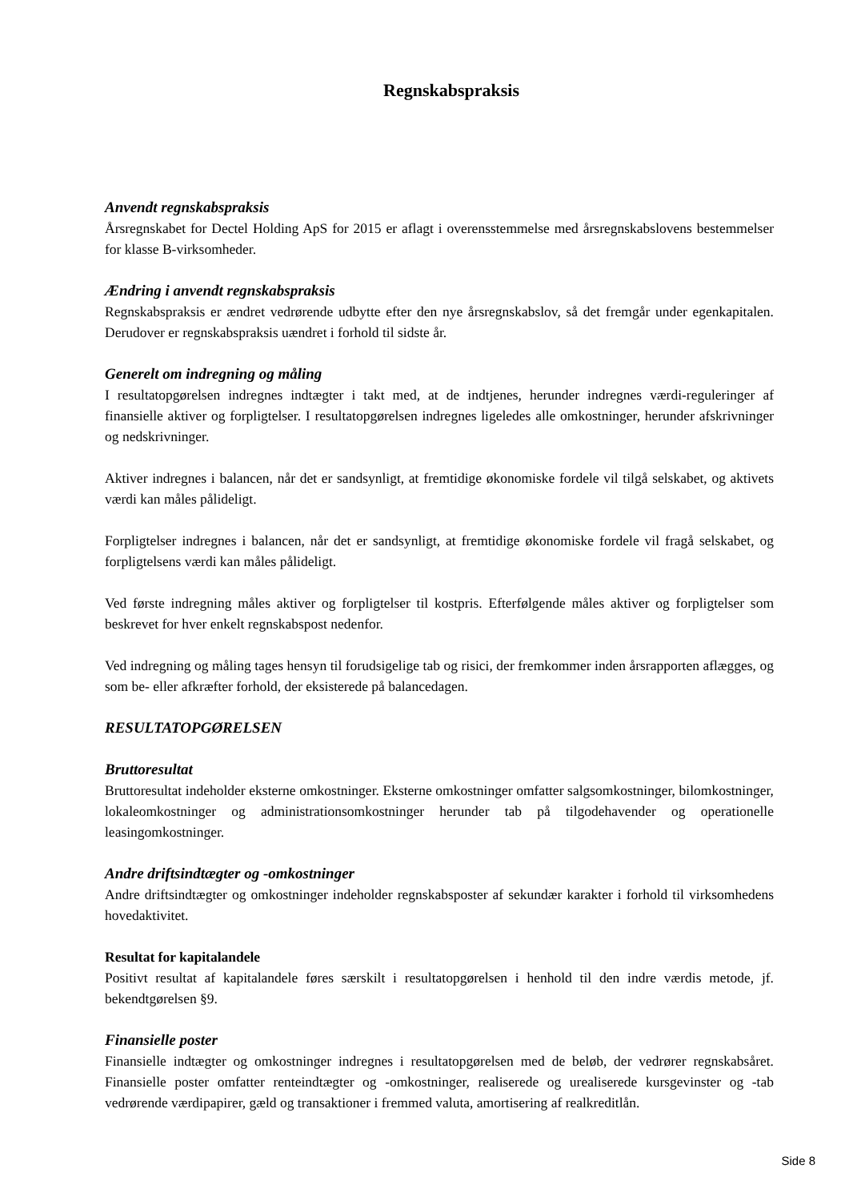Regnskabspraksis
Anvendt regnskabspraksis
Årsregnskabet for Dectel Holding ApS for 2015 er aflagt i overensstemmelse med årsregnskabslovens bestemmelser for klasse B-virksomheder.
Ændring i anvendt regnskabspraksis
Regnskabspraksis er ændret vedrørende udbytte efter den nye årsregnskabslov, så det fremgår under egenkapitalen. Derudover er regnskabspraksis uændret i forhold til sidste år.
Generelt om indregning og måling
I resultatopgørelsen indregnes indtægter i takt med, at de indtjenes, herunder indregnes værdi-reguleringer af finansielle aktiver og forpligtelser. I resultatopgørelsen indregnes ligeledes alle omkostninger, herunder afskrivninger og nedskrivninger.
Aktiver indregnes i balancen, når det er sandsynligt, at fremtidige økonomiske fordele vil tilgå selskabet, og aktivets værdi kan måles pålideligt.
Forpligtelser indregnes i balancen, når det er sandsynligt, at fremtidige økonomiske fordele vil fragå selskabet, og forpligtelsens værdi kan måles pålideligt.
Ved første indregning måles aktiver og forpligtelser til kostpris. Efterfølgende måles aktiver og forpligtelser som beskrevet for hver enkelt regnskabspost nedenfor.
Ved indregning og måling tages hensyn til forudsigelige tab og risici, der fremkommer inden årsrapporten aflægges, og som be- eller afkræfter forhold, der eksisterede på balancedagen.
RESULTATOPGØRELSEN
Bruttoresultat
Bruttoresultat indeholder eksterne omkostninger. Eksterne omkostninger omfatter salgsomkostninger, bilomkostninger, lokaleomkostninger og administrationsomkostninger herunder tab på tilgodehavender og operationelle leasingomkostninger.
Andre driftsindtægter og -omkostninger
Andre driftsindtægter og omkostninger indeholder regnskabsposter af sekundær karakter i forhold til virksomhedens hovedaktivitet.
Resultat for kapitalandele
Positivt resultat af kapitalandele føres særskilt i resultatopgørelsen i henhold til den indre værdis metode, jf. bekendtgørelsen §9.
Finansielle poster
Finansielle indtægter og omkostninger indregnes i resultatopgørelsen med de beløb, der vedrører regnskabsåret. Finansielle poster omfatter renteindtægter og -omkostninger, realiserede og urealiserede kursgevinster og -tab vedrørende værdipapirer, gæld og transaktioner i fremmed valuta, amortisering af realkreditlån.
Side 8